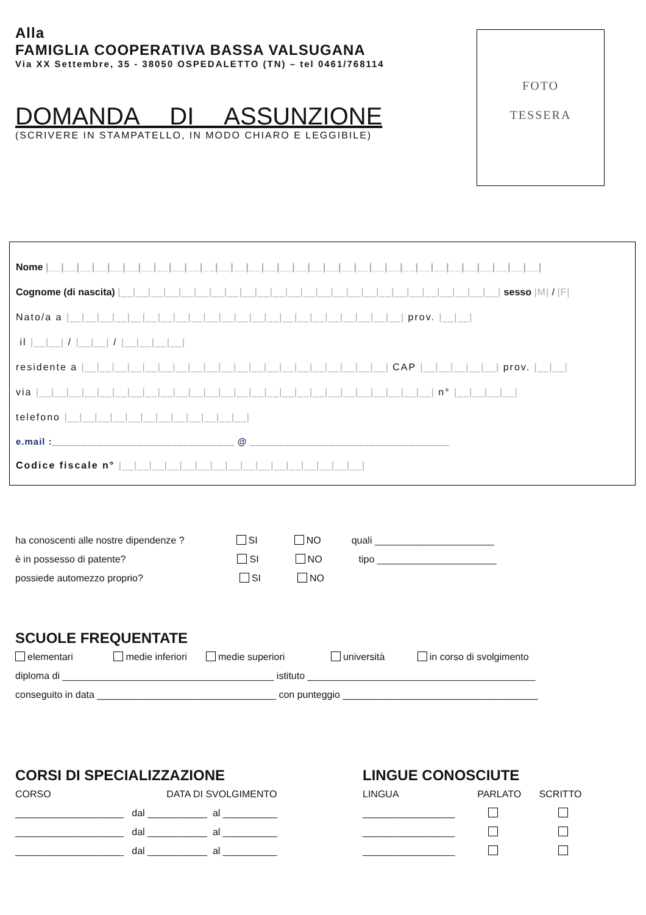Alla
FAMIGLIA COOPERATIVA BASSA VALSUGANA
Via XX Settembre, 35 - 38050 OSPEDALETTO (TN) – tel 0461/768114
DOMANDA DI ASSUNZIONE
(SCRIVERE IN STAMPATELLO, IN MODO CHIARO E LEGGIBILE)
FOTO
TESSERA
Nome |__|__|__|__|__|__|__|__|__|__|__|__|__|__|__|__|__|__|__|__|__|__|__|__|__|__|__|__|__|__|__|__|
Cognome (di nascita) |__|__|__|__|__|__|__|__|__|__|__|__|__|__|__|__|__|__|__|__|__|__|__|__|__| sesso |M| / |F|
Nato/a a |__|__|__|__|__|__|__|__|__|__|__|__|__|__|__|__|__|__|__|__|__|__| prov. |__|__|
il |__|__| / |__|__| / |__|__|__|__|
residente a |__|__|__|__|__|__|__|__|__|__|__|__|__|__|__|__|__|__|__|__| CAP |__|__|__|__|__| prov. |__|__|
via |__|__|__|__|__|__|__|__|__|__|__|__|__|__|__|__|__|__|__|__|__|__|__|__|__|__| n° |__|__|__|__|
telefono |__|__|__|__|__|__|__|__|__|__|__|__|
e.mail :________________________________ @ ___________________________________
Codice fiscale n° |__|__|__|__|__|__|__|__|__|__|__|__|__|__|__|__|
ha conoscenti alle nostre dipendenze ? SI NO quali ______________________
è in possesso di patente? SI NO tipo ______________________
possiede automezzo proprio? SI NO
SCUOLE FREQUENTATE
elementari medie inferiori medie superiori università in corso di svolgimento
diploma di _______________________________________ istituto __________________________________________
conseguito in data _________________________________ con punteggio ____________________________________
CORSI DI SPECIALIZZAZIONE
CORSO DATA DI SVOLGIMENTO
____________________ dal ___________ al __________
____________________ dal ___________ al __________
____________________ dal ___________ al __________
LINGUE CONOSCIUTE
LINGUA PARLATO SCRITTO
_________________
_________________
_________________